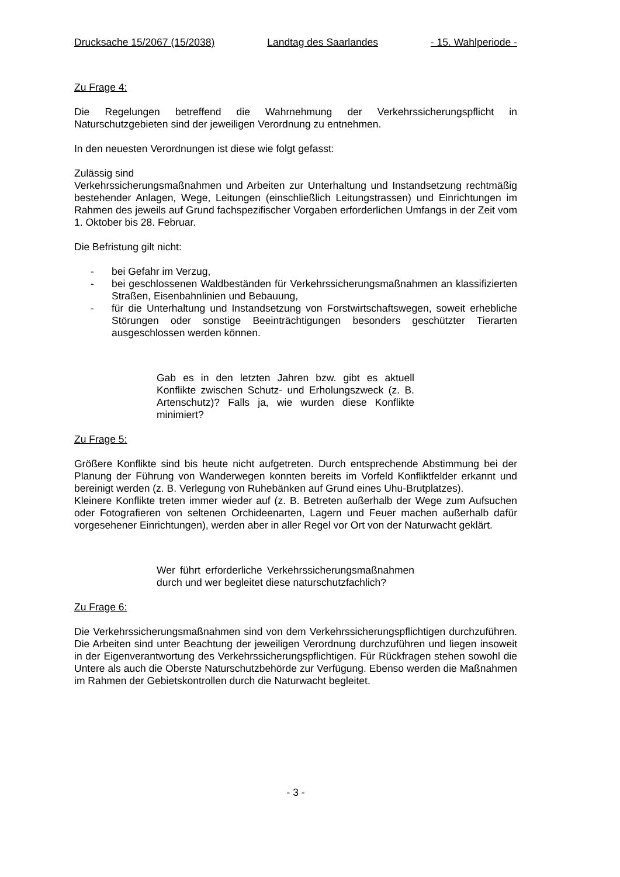Drucksache 15/2067 (15/2038) Landtag des Saarlandes - 15. Wahlperiode -
Zu Frage 4:
Die Regelungen betreffend die Wahrnehmung der Verkehrssicherungspflicht in Naturschutzgebieten sind der jeweiligen Verordnung zu entnehmen.
In den neuesten Verordnungen ist diese wie folgt gefasst:
Zulässig sind
Verkehrssicherungsmaßnahmen und Arbeiten zur Unterhaltung und Instandsetzung rechtmäßig bestehender Anlagen, Wege, Leitungen (einschließlich Leitungstrassen) und Einrichtungen im Rahmen des jeweils auf Grund fachspezifischer Vorgaben erforderlichen Umfangs in der Zeit vom 1. Oktober bis 28. Februar.
Die Befristung gilt nicht:
- bei Gefahr im Verzug,
- bei geschlossenen Waldbeständen für Verkehrssicherungsmaßnahmen an klassifizierten Straßen, Eisenbahnlinien und Bebauung,
- für die Unterhaltung und Instandsetzung von Forstwirtschaftswegen, soweit erhebliche Störungen oder sonstige Beeinträchtigungen besonders geschützter Tierarten ausgeschlossen werden können.
Gab es in den letzten Jahren bzw. gibt es aktuell Konflikte zwischen Schutz- und Erholungszweck (z. B. Artenschutz)? Falls ja, wie wurden diese Konflikte minimiert?
Zu Frage 5:
Größere Konflikte sind bis heute nicht aufgetreten. Durch entsprechende Abstimmung bei der Planung der Führung von Wanderwegen konnten bereits im Vorfeld Konfliktfelder erkannt und bereinigt werden (z. B. Verlegung von Ruhebänken auf Grund eines Uhu-Brutplatzes).
Kleinere Konflikte treten immer wieder auf (z. B. Betreten außerhalb der Wege zum Aufsuchen oder Fotografieren von seltenen Orchideenarten, Lagern und Feuer machen außerhalb dafür vorgesehener Einrichtungen), werden aber in aller Regel vor Ort von der Naturwacht geklärt.
Wer führt erforderliche Verkehrssicherungsmaßnahmen durch und wer begleitet diese naturschutzfachlich?
Zu Frage 6:
Die Verkehrssicherungsmaßnahmen sind von dem Verkehrssicherungspflichtigen durchzuführen. Die Arbeiten sind unter Beachtung der jeweiligen Verordnung durchzuführen und liegen insoweit in der Eigenverantwortung des Verkehrssicherungspflichtigen. Für Rückfragen stehen sowohl die Untere als auch die Oberste Naturschutzbehörde zur Verfügung. Ebenso werden die Maßnahmen im Rahmen der Gebietskontrollen durch die Naturwacht begleitet.
- 3 -